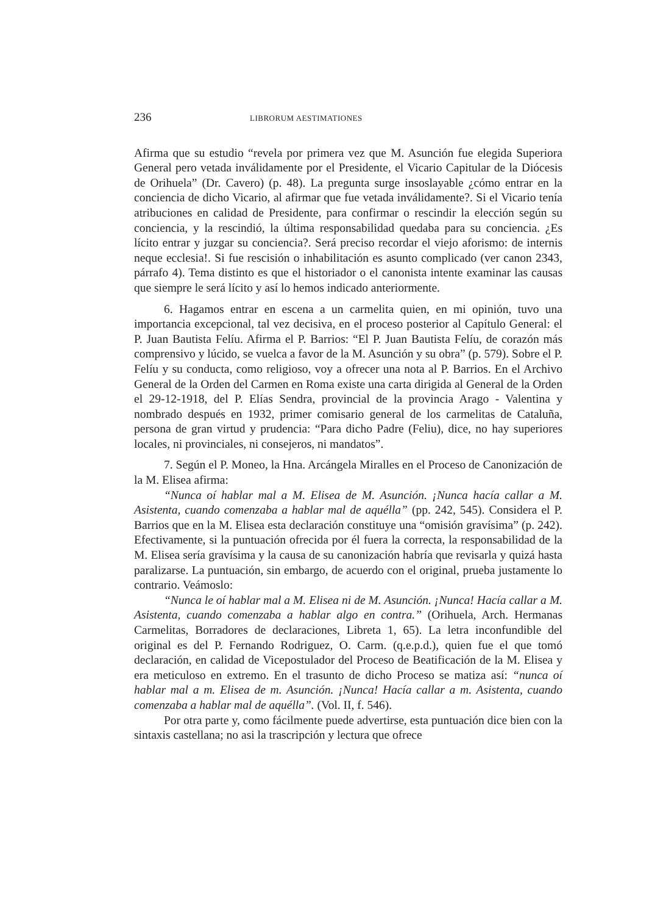236 LIBRORUM AESTIMATIONES
Afirma que su estudio “revela por primera vez que M. Asunción fue elegida Superiora General pero vetada inválidamente por el Presidente, el Vicario Capitular de la Diócesis de Orihuela” (Dr. Cavero) (p. 48). La pregunta surge insoslayable ¿cómo entrar en la conciencia de dicho Vicario, al afirmar que fue vetada inválidamente?. Si el Vicario tenía atribuciones en calidad de Presidente, para confirmar o rescindir la elección según su conciencia, y la rescindió, la última responsabilidad quedaba para su conciencia. ¿Es lícito entrar y juzgar su conciencia?. Será preciso recordar el viejo aforismo: de internis neque ecclesia!. Si fue rescisión o inhabilitación es asunto complicado (ver canon 2343, párrafo 4). Tema distinto es que el historiador o el canonista intente examinar las causas que siempre le será lícito y así lo hemos indicado anteriormente.
6. Hagamos entrar en escena a un carmelita quien, en mi opinión, tuvo una importancia excepcional, tal vez decisiva, en el proceso posterior al Capítulo General: el P. Juan Bautista Felíu. Afirma el P. Barrios: “El P. Juan Bautista Felíu, de corazón más comprensivo y lúcido, se vuelca a favor de la M. Asunción y su obra” (p. 579). Sobre el P. Felíu y su conducta, como religioso, voy a ofrecer una nota al P. Barrios. En el Archivo General de la Orden del Carmen en Roma existe una carta dirigida al General de la Orden el 29-12-1918, del P. Elías Sendra, provincial de la provincia Arago - Valentina y nombrado después en 1932, primer comisario general de los carmelitas de Cataluña, persona de gran virtud y prudencia: “Para dicho Padre (Feliu), dice, no hay superiores locales, ni provinciales, ni consejeros, ni mandatos”.
7. Según el P. Moneo, la Hna. Arcángela Miralles en el Proceso de Canonización de la M. Elisea afirma:
“Nunca oí hablar mal a M. Elisea de M. Asunción. ¡Nunca hacía callar a M. Asistenta, cuando comenzaba a hablar mal de aquélla” (pp. 242, 545). Considera el P. Barrios que en la M. Elisea esta declaración constituye una “omisión gravísima” (p. 242). Efectivamente, si la puntuación ofrecida por él fuera la correcta, la responsabilidad de la M. Elisea sería gravísima y la causa de su canonización habría que revisarla y quizá hasta paralizarse. La puntuación, sin embargo, de acuerdo con el original, prueba justamente lo contrario. Veámoslo:
“Nunca le oí hablar mal a M. Elisea ni de M. Asunción. ¡Nunca! Hacía callar a M. Asistenta, cuando comenzaba a hablar algo en contra.” (Orihuela, Arch. Hermanas Carmelitas, Borradores de declaraciones, Libreta 1, 65). La letra inconfundible del original es del P. Fernando Rodriguez, O. Carm. (q.e.p.d.), quien fue el que tomó declaración, en calidad de Vicepostulador del Proceso de Beatificación de la M. Elisea y era meticuloso en extremo. En el trasunto de dicho Proceso se matiza así: “nunca oí hablar mal a m. Elisea de m. Asunción. ¡Nunca! Hacía callar a m. Asistenta, cuando comenzaba a hablar mal de aquélla”. (Vol. II, f. 546).
Por otra parte y, como fácilmente puede advertirse, esta puntuación dice bien con la sintaxis castellana; no asi la trascripción y lectura que ofrece